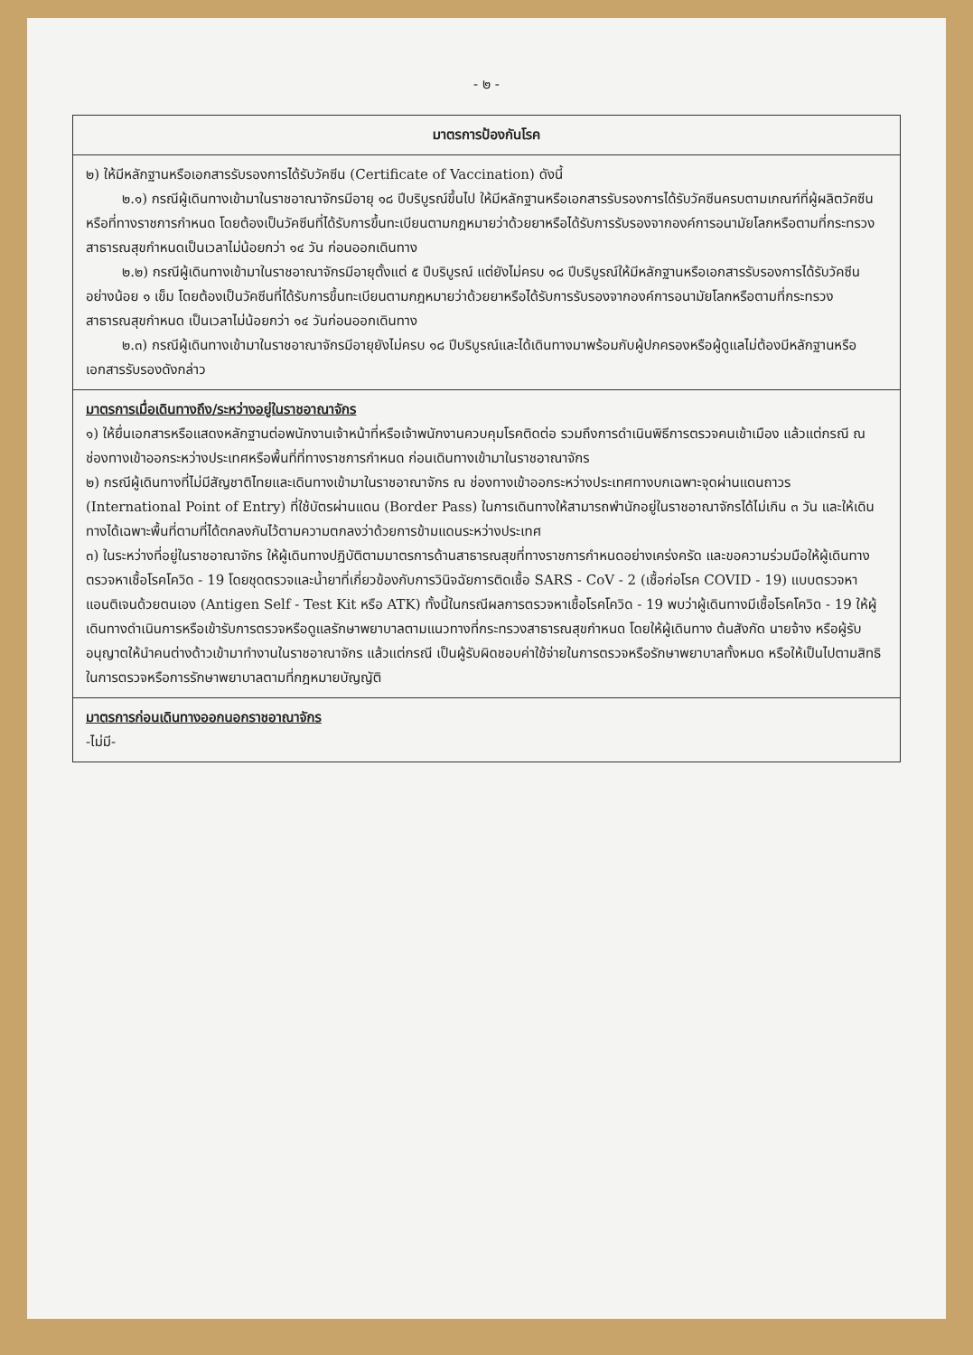- ๒ -
| มาตรการป้องกันโรค |
| --- |
| ๒) ให้มีหลักฐานหรือเอกสารรับรองการได้รับวัคซีน (Certificate of Vaccination) ดังนี้ ๒.๑) กรณีผู้เดินทางเข้ามาในราชอาณาจักรมีอายุ ๑๘ ปีบริบูรณ์ขึ้นไป ให้มีหลักฐานหรือเอกสารรับรองการได้รับวัคซีนครบตามเกณฑ์ที่ผู้ผลิตวัคซีนหรือที่ทางราชการกำหนด โดยต้องเป็นวัคซีนที่ได้รับการขึ้นทะเบียนตามกฎหมายว่าด้วยยาหรือได้รับการรับรองจากองค์การอนามัยโลกหรือตามที่กระทรวงสาธารณสุขกำหนดเป็นเวลาไม่น้อยกว่า ๑๔ วัน ก่อนออกเดินทาง ๒.๒) กรณีผู้เดินทางเข้ามาในราชอาณาจักรมีอายุตั้งแต่ ๕ ปีบริบูรณ์ แต่ยังไม่ครบ ๑๘ ปีบริบูรณ์ให้มีหลักฐานหรือเอกสารรับรองการได้รับวัคซีนอย่างน้อย ๑ เข็ม โดยต้องเป็นวัคซีนที่ได้รับการขึ้นทะเบียนตามกฎหมายว่าด้วยยาหรือได้รับการรับรองจากองค์การอนามัยโลกหรือตามที่กระทรวงสาธารณสุขกำหนด เป็นเวลาไม่น้อยกว่า ๑๔ วันก่อนออกเดินทาง ๒.๓) กรณีผู้เดินทางเข้ามาในราชอาณาจักรมีอายุยังไม่ครบ ๑๘ ปีบริบูรณ์และได้เดินทางมาพร้อมกับผู้ปกครองหรือผู้ดูแลไม่ต้องมีหลักฐานหรือเอกสารรับรองดังกล่าว |
| มาตรการเมื่อเดินทางถึง/ระหว่างอยู่ในราชอาณาจักร ๑) ให้ยื่นเอกสารหรือแสดงหลักฐานต่อพนักงานเจ้าหน้าที่หรือเจ้าพนักงานควบคุมโรคติดต่อ รวมถึงการดำเนินพิธีการตรวจคนเข้าเมือง แล้วแต่กรณี ณ ช่องทางเข้าออกระหว่างประเทศหรือพื้นที่ที่ทางราชการกำหนด ก่อนเดินทางเข้ามาในราชอาณาจักร ๒) กรณีผู้เดินทางที่ไม่มีสัญชาติไทยและเดินทางเข้ามาในราชอาณาจักร ณ ช่องทางเข้าออกระหว่างประเทศทางบกเฉพาะจุดผ่านแดนถาวร (International Point of Entry) ที่ใช้บัตรผ่านแดน (Border Pass) ในการเดินทางให้สามารถพำนักอยู่ในราชอาณาจักรได้ไม่เกิน ๓ วัน และให้เดินทางได้เฉพาะพื้นที่ตามที่ได้ตกลงกันไว้ตามความตกลงว่าด้วยการข้ามแดนระหว่างประเทศ ๓) ในระหว่างที่อยู่ในราชอาณาจักร ให้ผู้เดินทางปฏิบัติตามมาตรการด้านสาธารณสุขที่ทางราชการกำหนดอย่างเคร่งครัด และขอความร่วมมือให้ผู้เดินทางตรวจหาเชื้อโรคโควิด - 19 โดยชุดตรวจและน้ำยาที่เกี่ยวข้องกับการวินิจฉัยการติดเชื้อ SARS - CoV - 2 (เชื้อก่อโรค COVID - 19) แบบตรวจหาแอนติเจนด้วยตนเอง (Antigen Self - Test Kit หรือ ATK) ทั้งนี้ในกรณีผลการตรวจหาเชื้อโรคโควิด - 19 พบว่าผู้เดินทางมีเชื้อโรคโควิด - 19 ให้ผู้เดินทางดำเนินการหรือเข้ารับการตรวจหรือดูแลรักษาพยาบาลตามแนวทางที่กระทรวงสาธารณสุขกำหนด โดยให้ผู้เดินทาง ต้นสังกัด นายจ้าง หรือผู้รับอนุญาตให้นำคนต่างด้าวเข้ามาทำงานในราชอาณาจักร แล้วแต่กรณี เป็นผู้รับผิดชอบค่าใช้จ่ายในการตรวจหรือรักษาพยาบาลทั้งหมด หรือให้เป็นไปตามสิทธิในการตรวจหรือการรักษาพยาบาลตามที่กฎหมายบัญญัติ |
| มาตรการก่อนเดินทางออกนอกราชอาณาจักร -ไม่มี- |